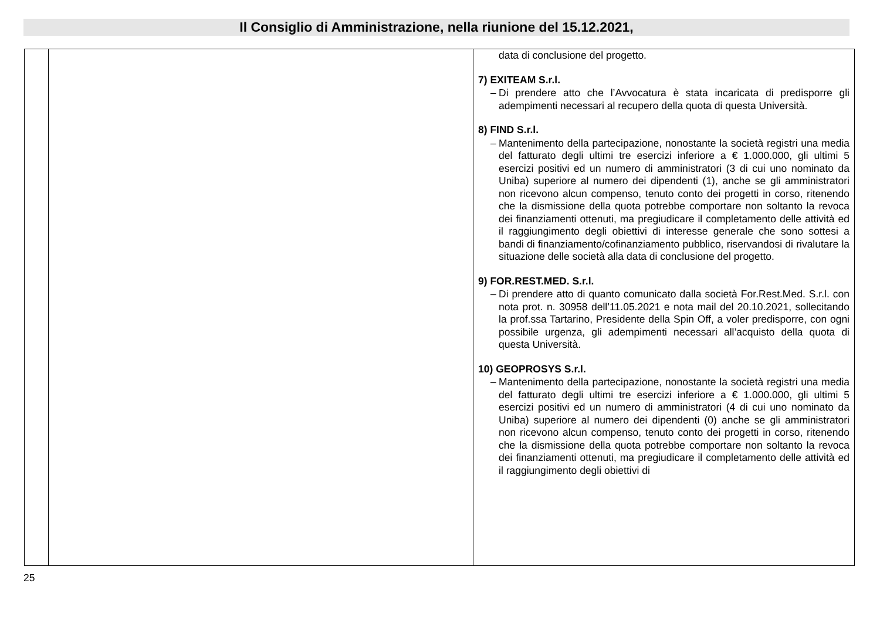Il Consiglio di Amministrazione, nella riunione del 15.12.2021,
| | | data di conclusione del progetto. 7) EXITEAM S.r.l. – Di prendere atto che l’Avvocatura è stata incaricata di predisporre gli adempimenti necessari al recupero della quota di questa Università. 8) FIND S.r.l. – Mantenimento della partecipazione, nonostante la società registri una media del fatturato degli ultimi tre esercizi inferiore a € 1.000.000, gli ultimi 5 esercizi positivi ed un numero di amministratori (3 di cui uno nominato da Uniba) superiore al numero dei dipendenti (1), anche se gli amministratori non ricevono alcun compenso, tenuto conto dei progetti in corso, ritenendo che la dismissione della quota potrebbe comportare non soltanto la revoca dei finanziamenti ottenuti, ma pregiudicare il completamento delle attività ed il raggiungimento degli obiettivi di interesse generale che sono sottesi a bandi di finanziamento/cofinanziamento pubblico, riservandosi di rivalutare la situazione delle società alla data di conclusione del progetto. 9) FOR.REST.MED. S.r.l. – Di prendere atto di quanto comunicato dalla società For.Rest.Med. S.r.l. con nota prot. n. 30958 dell’11.05.2021 e nota mail del 20.10.2021, sollecitando la prof.ssa Tartarino, Presidente della Spin Off, a voler predisporre, con ogni possibile urgenza, gli adempimenti necessari all’acquisto della quota di questa Università. 10) GEOPROSYS S.r.l. – Mantenimento della partecipazione, nonostante la società registri una media del fatturato degli ultimi tre esercizi inferiore a € 1.000.000, gli ultimi 5 esercizi positivi ed un numero di amministratori (4 di cui uno nominato da Uniba) superiore al numero dei dipendenti (0) anche se gli amministratori non ricevono alcun compenso, tenuto conto dei progetti in corso, ritenendo che la dismissione della quota potrebbe comportare non soltanto la revoca dei finanziamenti ottenuti, ma pregiudicare il completamento delle attività ed il raggiungimento degli obiettivi di |
25